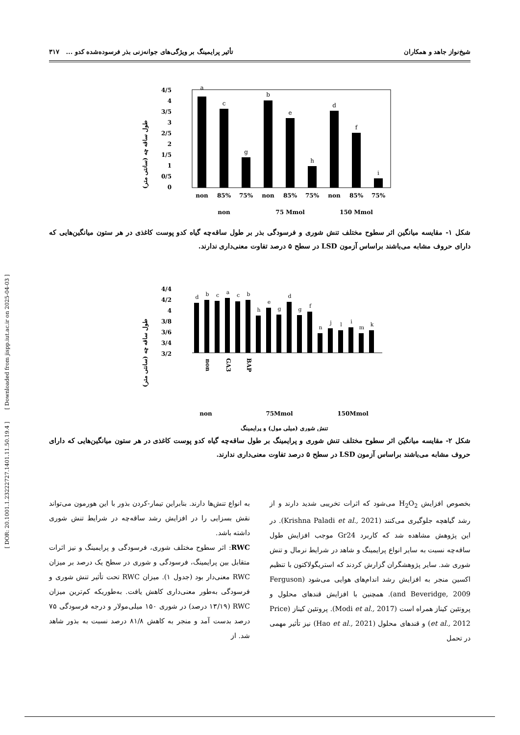[ DOR: 20.1001.1.23222727.1401.11.50.19.4 ] [ Downloaded from jispp.iut.ac.ir on 2025-04-03 ]
شیخ‌نواز جاهد و همکاران تأثیر پرایمینگ بر ویژگی‌های جوانه‌زنی بذر فرسوده‌شده کدو ... ۳۱۷
طول ساقه چه (سانتی متر)
4/5
4
3/5
3
2/5
2
1/5
1
0/5
0
a
c
g
b
e
h
d
f
i
non
85%
75%
non
85%
75%
non
85%
75%
non
75 Mmol
150 Mmol
شکل ۱- مقایسه میانگین اثر سطوح مختلف تنش شوری و فرسودگی بذر بر طول ساقه‌چه گیاه کدو پوست کاغذی در هر ستون میانگین‌هایی که دارای حروف مشابه می‌باشند براساس آزمون LSD در سطح ۵ درصد تفاوت معنی‌داری ندارند.
طول ساقه چه (سانتی متر)
4/4
4/2
4
3/8
3/6
3/4
3/2
d
b
c
a
c
b
h
e
g
d
g
f
n
j
l
i
m
k
non
GA3
BAP
non
75Mmol
150Mmol
تنش شوری (میلی مول) و پرایمینگ
شکل ۲- مقایسه میانگین اثر سطوح مختلف تنش شوری و پرایمینگ بر طول ساقه‌چه گیاه کدو پوست کاغذی در هر ستون میانگین‌هایی که دارای حروف مشابه می‌باشند براساس آزمون LSD در سطح ۵ درصد تفاوت معنی‌داری ندارند.
بخصوص افزایش H<sub>2</sub>O<sub>2</sub> می‌شود که اثرات تخریبی شدید دارند و از رشد گیاهچه جلوگیری می‌کنند (Krishna Paladi et al., 2021). در این پژوهش مشاهده شد که کاربرد Gr24 موجب افزایش طول ساقه‌چه نسبت به سایر انواع پرایمینگ و شاهد در شرایط نرمال و تنش شوری شد. سایر پژوهشگران گزارش کردند که استریگولاکتون با تنظیم اکسین منجر به افزایش رشد اندام‌های هوایی می‌شود (Ferguson and Beveridge, 2009). همچنین با افزایش قندهای محلول و پروتئین کیناز همراه است (Modi et al., 2017). پروتئین کیناز (Price et al., 2012) و قندهای محلول (Hao et al., 2021) نیز تأثیر مهمی در تحمل
به انواع تنش‌ها دارند. بنابراین تیمار-کردن بذور با این هورمون می‌تواند نقش بسزایی را در افزایش رشد ساقه‌چه در شرایط تنش شوری داشته باشد.
RWC: اثر سطوح مختلف شوری، فرسودگی و پرایمینگ و نیز اثرات متقابل بین پرایمینگ، فرسودگی و شوری در سطح یک درصد بر میزان RWC معنی‌دار بود (جدول ۱). میزان RWC تحت تأثیر تنش شوری و فرسودگی به‌طور معنی‌داری کاهش یافت. به‌طوریکه کم‌ترین میزان RWC (۱۳/۱۹ درصد) در شوری ۱۵۰ میلی‌مولار و درجه فرسودگی ۷۵ درصد بدست آمد و منجر به کاهش ۸۱/۸ درصد نسبت به بذور شاهد شد. از